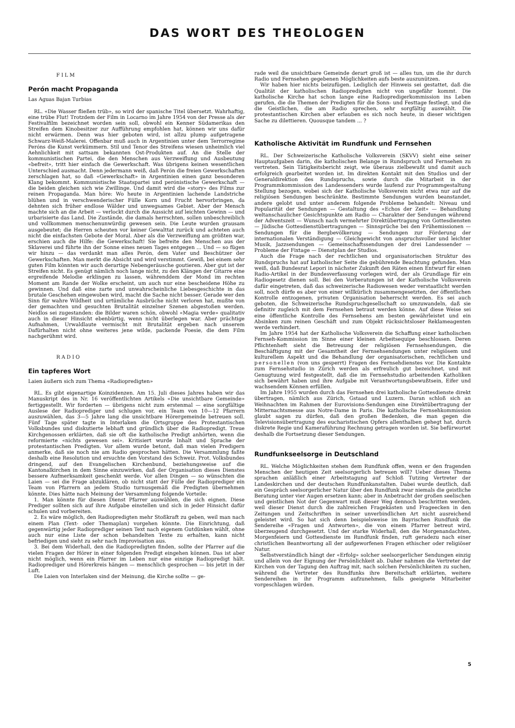DAS WORT DES THEOLOGEN
FILM
Perón macht Propaganda
Las Aguas Bajan Turbias
RL. «Die Wasser fließen trüb», so wird der spanische Titel übersetzt. Wahrhaftig, eine trübe Flut! Trotzdem der Film in Locarno im Jahre 1954 von der Presse als der Festivalfilm bezeichnet worden sein soll, obwohl ein Kenner Südamerikas den Streifen dem Kinobesitzer zur Aufführung empfohlen hat, können wir uns dafür nicht erwärmen. Denn was hier geboten wird, ist allzu plump aufgetragene Schwarz-Weiß-Malerei. Offenbar muß auch in Argentinien unter dem Terrorregime Peróns die Kunst verkümmern. Stil und Tenor des Streifens wiesen unheimlich viel Aehnlichkeit mit sattsam bekannten Ost-Produkten auf. An die Stelle der kommunistischen Partei, die den Menschen aus Verzweiflung und Ausbeutung «befreit», tritt hier einfach die Gewerkschaft. Was übrigens keinen wesentlichen Unterschied ausmacht. Denn jedermann weiß, daß Perón die freien Gewerkschaften zerschlagen hat, so daß «Gewerkschaft» in Argentinien einen ganz besonderen Klang bekommt. Kommunistische Staatspartei und perónistische Gewerkschaft — die beiden gleichen sich wie Zwillinge. Und damit wird die «story» des Films zur reinen Propaganda. Man höre: Wo heute in Argentinien lachende Landstriche blühen und in verschwenderischer Fülle Korn und Frucht hervorbringen, da dehnten sich früher endlose Wälder und unwegsames Gebiet. Aber der Mensch machte sich an die Arbeit — verlockt durch die Aussicht auf leichten Gewinn — und urbarisierte das Land. Die Zustände, die damals herrschten, sollen unbeschreiblich und vollkommen menschenunwürdig gewesen sein. Die Leute wurden grausam ausgebeutet; die Herren scheuten vor keiner Gewalttat zurück und achteten auch nicht die einfachsten Gebote der Moral. Aber als die Verzweiflung am größten war, erschien auch die Hilfe: die Gewerkschaft! Sie befreite den Menschen aus der Sklaverei und führte ihn der Sonne eines neuen Tages entgegen ... Und — so fügen wir hinzu — das verdankt man alles Perón, dem Vater und Beschützer der Gewerkschaften. Man merkt die Absicht und wird verstimmt. Gewiß, bei einem sehr guten Film könnten wir auch derartige Nebengeräusche goutieren. Aber gut ist der Streifen nicht. Es genügt nämlich noch lange nicht, zu den Klängen der Gitarre eine ergreifende Melodie erklingen zu lassen, währenddem der Mond im rechten Moment am Rande der Wolke erscheint, um auch nur eine bescheidene Höhe zu gewinnen. Und daß eine zarte und unwahrscheinliche Liebesgeschichte in das brutale Geschehen eingewoben wird, macht die Sache nicht besser. Gerade wer den Sinn für wahre Wildheit und urtümliche Ausbrüche nicht verloren hat, mußte von der gemachten und gesuchten Brutalität einzelner Szenen abgestoßen werden. Neidlos sei zugestanden: die Bilder waren schön, obwohl «Magia verde» qualitativ auch in dieser Hinsicht ebenbürtig, wenn nicht überlegen war. Aber prächtige Aufnahmen, Urwaldlaute vermischt mit Brutalität ergeben nach unserem Dafürhalten nicht ohne weiteres jene wilde, packende Poesie, die dem Film nachgerühmt wird.
RADIO
Ein tapferes Wort
Laien äußern sich zum Thema «Radiopredigten»
RL. Es gibt eigenartige Koinzidenzen. Am 15. Juli dieses Jahres haben wir das Manuskript des in Nr. 16 veröffentlichten Artikels «Die unsichtbare Gemeinde» fertiggestellt. Wir forderten — übrigens nicht zum erstenmal — eine sorgfältige Auslese der Radioprediger und schlugen vor, ein Team von 10—12 Pfarrern auszuwählen, das 3—5 Jahre lang die unsichtbare Hörergemeinde betreuen soll. Fünf Tage später tagte in Interlaken die Ortsgruppe des Protestantischen Volksbundes und diskutierte lebhaft und gründlich über die Radiopredigt. Treue Kirchgenossen erklärten, daß sie oft die katholische Predigt anhörten, wenn die reformierte «nichts gewesen sei». Kritisiert wurde Inhalt und Sprache der protestantischen Predigten. Vor allem wurde betont, daß man vielen Predigern anmerke, daß sie noch nie am Radio gesprochen hätten. Die Versammlung faßte deshalb eine Resolution und ersuchte den Vorstand des Schweiz. Prot. Volksbundes dringend, auf den Evangelischen Kirchenbund, beziehungsweise auf die Kantonalkirchen in dem Sinne einzuwirken, daß der Organisation dieses Dienstes bessere Aufmerksamkeit geschenkt werde. Vor allen Dingen — so wünschten die Laien — sei die Frage abzuklären, ob nicht statt der Fülle der Radioprediger ein Team von Pfarrern an jedem Studio turnusgemäß die Predigten übernehmen könnte. Dies hätte nach Meinung der Versammlung folgende Vorteile:
1. Man könnte für diesen Dienst Pfarrer auswählen, die sich eignen. Diese Prediger sollten sich auf ihre Aufgabe einstellen und sich in jeder Hinsicht dafür schulen und vorbereiten.
2. Es wäre möglich, den Radiopredigten mehr Stoßkraft zu geben, weil man nach einem Plan (Text- oder Themaplan) vorgehen könnte. Die Einrichtung, daß gegenwärtig jeder Radioprediger seinen Text nach eigenem Gutdünken wählt, ohne auch nur eine Liste der schon behandelten Texte zu erhalten, kann nicht befriedigen und sieht zu sehr nach Improvisation aus.
3. Bei dem Widerhall, den die Radiopredigten finden, sollte der Pfarrer auf die vielen Fragen der Hörer in einer folgenden Predigt eingehen können. Das ist aber nicht möglich, wenn ein Pfarrer im Leben nur eine einzige Radiopredigt hält. Radioprediger und Hörerkreis hängen — menschlich gesprochen — bis jetzt in der Luft.
Die Laien von Interlaken sind der Meinung, die Kirche sollte — ge-
rade weil die unsichtbare Gemeinde derart groß ist — alles tun, um die ihr durch Radio und Fernsehen gegebenen Möglichkeiten aufs beste auszunützen.
Wir haben hier nichts beizufügen. Lediglich der Hinweis sei gestattet, daß die Qualität der katholischen Radiopredigten nicht von ungefähr kommt. Die katholische Kirche hat schon lange eine Radiopredigerkommission ins Leben gerufen, die die Themen der Predigten für die Sonn- und Festtage festlegt, und die die Geistlichen, die am Radio sprechen, sehr sorgfältig auswählt. Die protestantischen Kirchen aber erlauben es sich noch heute, in dieser wichtigen Sache zu dilettieren. Quousque tandem ... ?
Katholische Aktivität im Rundfunk und Fernsehen
RL. Der Schweizerische Katholische Volksverein (SKVV) sieht eine seiner Hauptaufgaben darin, die katholischen Belange in Rundspruch und Fernsehen zu vertreten. Sein Tätigkeitsbericht zeigt, wie überaus zielbewußt und damit auch erfolgreich gearbeitet worden ist. Im direkten Kontakt mit den Studios und der Generaldirektion des Rundspruchs, sowie durch die Mitarbeit in der Programmkommission des Landessenders wurde laufend zur Programmgestaltung Stellung bezogen, wobei sich der Katholische Volksverein nicht etwa nur auf die religiösen Sendungen beschränkte. Bestimmte Sendungen wurden beanstandet, andere gelobt und unter anderem folgende Probleme behandelt: Niveau und Popularität der Sendungen — Gestaltung des «Echos der Zeit» — Behandlung weltanschaulicher Gesichtspunkte am Radio — Charakter der Sendungen während der Adventszeit — Wunsch nach vermehrter Direktübertragung von Gottesdiensten — Jüdische Gottesdienstübertragungen — Sinnsprüche bei den Frühemissionen — Sendungen für die Bergbevölkerung — Sendungen zur Förderung der internationalen Verständigung — Gleichgewicht von anspruchsvoller und leichter Musik, Jazzsendungen — Gemeinschaftssendungen der drei Landessender — Probleme der Fixtage — Dienstplan der Studios.
Auch die Frage nach der rechtlichen und organisatorischen Struktur des Rundspruchs hat auf katholischer Seite die gebührende Beachtung gefunden. Man weiß, daß Bundesrat Lepori in nächster Zukunft den Räten einen Entwurf für einen Radio-Artikel in der Bundesverfassung vorlegen wird, der als Grundlage für ein Radiogesetz dienen soll. Bei den Vorberatungen ist der Katholische Volksverein dafür eingetreten, daß das schweizerische Radiowesen weder verstaatlicht werden soll, noch dürfe es aber von einer willkürlich zusammengesetzten, der öffentlichen Kontrolle entzogenen, privaten Organisation beherrscht werden. Es sei auch geboten, die Schweizerische Rundspruchgesellschaft so umzuwandeln, daß sie definitiv zugleich mit dem Fernsehen betraut werden könne. Auf diese Weise sei eine öffentliche Kontrolle des Fernsehens am besten gewährleistet und ein Absinken zum reinen Geschäft und zum Objekt rücksichtsloser Reklameagenten werde verhindert.
Im Jahre 1954 hat der Katholische Volksverein die Schaffung einer katholischen Fernseh-Kommission im Sinne einer kleinen Arbeitsequipe beschlossen. Deren Pflichtenheft sieht die Betreuung der religiösen Fernsehsendungen, die Beschäftigung mit der Gesamtheit der Fernsehsendungen unter religiösem und kulturellem Aspekt und die Behandlung der organisatorischen, rechtlichen und personellen (von uns gesperrt) Fragen des Fernsehdienstes vor. Die Kontakte zum Fernsehstudio in Zürich werden als erfreulich gut bezeichnet, und mit Genugtuung wird festgestellt, daß die im Fernsehstudio arbeitenden Katholiken sich bewährt haben und ihre Aufgabe mit Verantwortungsbewußtsein, Eifer und wachsendem Können erfüllen.
Im Jahre 1955 wurden durch das Fernsehen drei katholische Gottesdienste direkt übertragen, nämlich aus Zürich, Gstaad und Luzern. Daran schloß sich an Weihnachten im Rahmen der Eurovisions-Sendungen eine Direktübertragung der Mitternachtsmesse aus Notre-Dame in Paris. Die katholische Fernsehkommission glaubt sagen zu dürfen, daß den großen Bedenken, die man gegen die Televisionsübertragung des eucharistischen Opfers allenthalben gehegt hat, durch diskrete Regie und Kameraführung Rechnung getragen worden ist. Sie befürwortet deshalb die Fortsetzung dieser Sendungen.
Rundfunkseelsorge in Deutschland
RL. Welche Möglichkeiten stehen dem Rundfunk offen, wenn er den fragenden Menschen der heutigen Zeit seelsorgerlich betreuen will? Ueber dieses Thema sprachen anläßlich einer Arbeitstagung auf Schloß Tutzing Vertreter der Landeskirchen und der deutschen Rundfunkanstalten. Dabei wurde deutlich, daß ein Gespräch seelsorgerlicher Natur über den Rundfunk zwar niemals die geistliche Beratung unter vier Augen ersetzen kann; aber in Anbetracht der großen seelischen und geistlichen Not der Gegenwart muß dieser Weg dennoch beschritten werden, weil dieser Dienst durch die zahlreichen Fragekästen und Frageecken in den Zeitungen und Zeitschriften in seiner unverbindlichen Art nicht ausreichend geleistet wird. So hat sich denn beispielsweise im Bayrischen Rundfunk die Sendereihe «Fragen und Antworten», die von einem Pfarrer betreut wird, überzeugend durchgesetzt. Und der starke Widerhall, den die Morgenandachten, Morgenfeiern und Gottesdienste im Rundfunk finden, ruft geradezu nach einer christlichen Beantwortung all der aufgeworfenen Fragen ethischer oder religiöser Natur.
Selbstverständlich hängt der «Erfolg» solcher seelsorgerlicher Sendungen einzig und allein von der Eignung der Persönlichkeit ab. Daher nahmen die Vertreter der Kirchen von der Tagung den Auftrag mit, nach solchen Persönlichkeiten zu suchen, während die Vertreter des Rundfunks ihre Bereitschaft erklärten, weitere Sendereihen in ihr Programm aufzunehmen, falls geeignete Mitarbeiter vorgeschlagen würden.
5